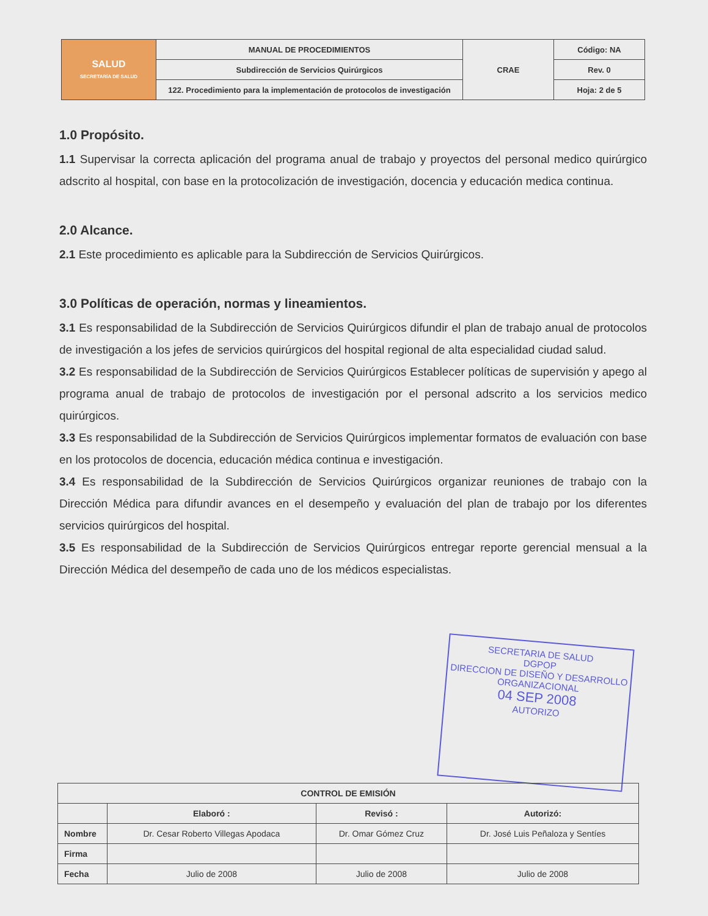| SALUD SECRETARÍA DE SALUD | MANUAL DE PROCEDIMIENTOS | CRAE | Código: NA |
| | Subdirección de Servicios Quirúrgicos | | Rev. 0 |
| | 122. Procedimiento para la implementación de protocolos de investigación | | Hoja: 2 de 5 |
1.0 Propósito.
1.1 Supervisar la correcta aplicación del programa anual de trabajo y proyectos del personal medico quirúrgico adscrito al hospital, con base en la protocolización de investigación, docencia y educación medica continua.
2.0 Alcance.
2.1 Este procedimiento es aplicable para la Subdirección de Servicios Quirúrgicos.
3.0 Políticas de operación, normas y lineamientos.
3.1 Es responsabilidad de la Subdirección de Servicios Quirúrgicos difundir el plan de trabajo anual de protocolos de investigación a los jefes de servicios quirúrgicos del hospital regional de alta especialidad ciudad salud.
3.2 Es responsabilidad de la Subdirección de Servicios Quirúrgicos Establecer políticas de supervisión y apego al programa anual de trabajo de protocolos de investigación por el personal adscrito a los servicios medico quirúrgicos.
3.3 Es responsabilidad de la Subdirección de Servicios Quirúrgicos implementar formatos de evaluación con base en los protocolos de docencia, educación médica continua e investigación.
3.4 Es responsabilidad de la Subdirección de Servicios Quirúrgicos organizar reuniones de trabajo con la Dirección Médica para difundir avances en el desempeño y evaluación del plan de trabajo por los diferentes servicios quirúrgicos del hospital.
3.5 Es responsabilidad de la Subdirección de Servicios Quirúrgicos entregar reporte gerencial mensual a la Dirección Médica del desempeño de cada uno de los médicos especialistas.
SECRETARIA DE SALUD
DGPOP
DIRECCION DE DISEÑO Y DESARROLLO ORGANIZACIONAL
04 SEP 2008
AUTORIZO
| CONTROL DE EMISIÓN | | | |
| --- | --- | --- | --- |
| | Elaboró : | Revisó : | Autorizó: |
| Nombre | Dr. Cesar Roberto Villegas Apodaca | Dr. Omar Gómez Cruz | Dr. José Luis Peñaloza y Sentíes |
| Firma | | | |
| Fecha | Julio de 2008 | Julio de 2008 | Julio de 2008 |